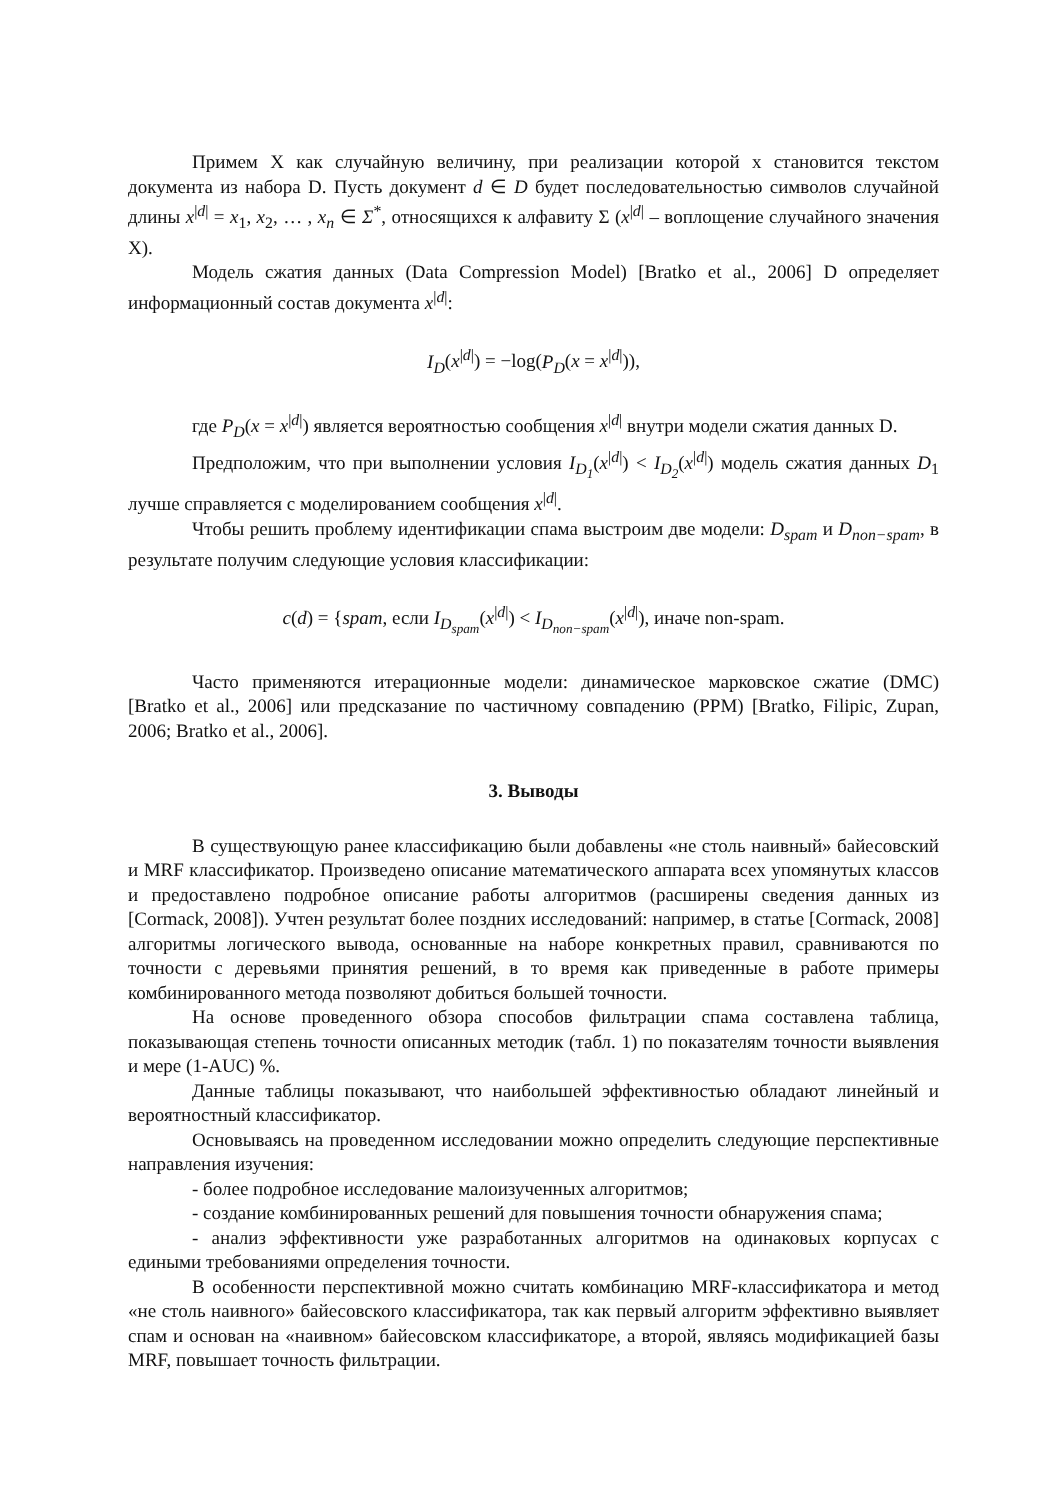Примем X как случайную величину, при реализации которой x становится текстом документа из набора D. Пусть документ d ∈ D будет последовательностью символов случайной длины x<sup>|d|</sup> = x<sub>1</sub>, x<sub>2</sub>, … , x<sub>n</sub> ∈ Σ<sup>*</sup>, относящихся к алфавиту Σ (x<sup>|d|</sup> – воплощение случайного значения X).
Модель сжатия данных (Data Compression Model) [Bratko et al., 2006] D определяет информационный состав документа x<sup>|d|</sup>:
I<sub>D</sub>(x<sup>|d|</sup>) = −log(P<sub>D</sub>(x = x<sup>|d|</sup>)),
где P<sub>D</sub>(x = x<sup>|d|</sup>) является вероятностью сообщения x<sup>|d|</sup> внутри модели сжатия данных D.
Предположим, что при выполнении условия I<sub>D<sub>1</sub></sub>(x<sup>|d|</sup>) < I<sub>D<sub>2</sub></sub>(x<sup>|d|</sup>) модель сжатия данных D<sub>1</sub> лучше справляется с моделированием сообщения x<sup>|d|</sup>.
Чтобы решить проблему идентификации спама выстроим две модели: D<sub>spam</sub> и D<sub>non−spam</sub>, в результате получим следующие условия классификации:
c(d) = {spam, если I<sub>D<sub>spam</sub></sub>(x<sup>|d|</sup>) < I<sub>D<sub>non−spam</sub></sub>(x<sup>|d|</sup>), иначе non-spam.
Часто применяются итерационные модели: динамическое марковское сжатие (DMC) [Bratko et al., 2006] или предсказание по частичному совпадению (PPM) [Bratko, Filipic, Zupan, 2006; Bratko et al., 2006].
3. Выводы
В существующую ранее классификацию были добавлены «не столь наивный» байесовский и MRF классификатор. Произведено описание математического аппарата всех упомянутых классов и предоставлено подробное описание работы алгоритмов (расширены сведения данных из [Cormack, 2008]). Учтен результат более поздних исследований: например, в статье [Cormack, 2008] алгоритмы логического вывода, основанные на наборе конкретных правил, сравниваются по точности с деревьями принятия решений, в то время как приведенные в работе примеры комбинированного метода позволяют добиться большей точности.
На основе проведенного обзора способов фильтрации спама составлена таблица, показывающая степень точности описанных методик (табл. 1) по показателям точности выявления и мере (1-AUC) %.
Данные таблицы показывают, что наибольшей эффективностью обладают линейный и вероятностный классификатор.
Основываясь на проведенном исследовании можно определить следующие перспективные направления изучения:
- более подробное исследование малоизученных алгоритмов;
- создание комбинированных решений для повышения точности обнаружения спама;
- анализ эффективности уже разработанных алгоритмов на одинаковых корпусах с едиными требованиями определения точности.
В особенности перспективной можно считать комбинацию MRF-классификатора и метод «не столь наивного» байесовского классификатора, так как первый алгоритм эффективно выявляет спам и основан на «наивном» байесовском классификаторе, а второй, являясь модификацией базы MRF, повышает точность фильтрации.